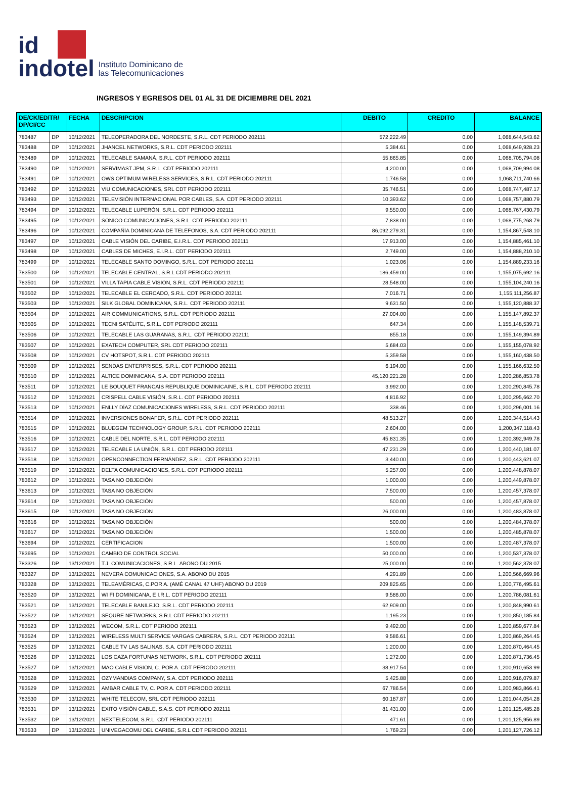id
indotel
Instituto Dominicano de
las Telecomunicaciones
INGRESOS Y EGRESOS DEL 01 AL 31 DE DICIEMBRE DEL 2021
| DE/CK/ED/TR/ DP/CI/CC | | FECHA | DESCRIPCION | DEBITO | CREDITO | BALANCE |
| --- | --- | --- | --- | --- | --- | --- |
| 783487 | DP | 10/12/2021 | TELEOPERADORA DEL NORDESTE, S.R.L. CDT PERIODO 202111 | 572,222.49 | 0.00 | 1,068,644,543.62 |
| 783488 | DP | 10/12/2021 | JHANCEL NETWORKS, S.R.L. CDT PERIODO 202111 | 5,384.61 | 0.00 | 1,068,649,928.23 |
| 783489 | DP | 10/12/2021 | TELECABLE SAMANÁ, S.R.L. CDT PERIODO 202111 | 55,865.85 | 0.00 | 1,068,705,794.08 |
| 783490 | DP | 10/12/2021 | SERVIMAST JPM, S.R.L. CDT PERIODO 202111 | 4,200.00 | 0.00 | 1,068,709,994.08 |
| 783491 | DP | 10/12/2021 | OWS OPTIMUM WIRELESS SERVICES, S.R.L. CDT PERIODO 202111 | 1,746.58 | 0.00 | 1,068,711,740.66 |
| 783492 | DP | 10/12/2021 | VIU COMUNICACIONES, SRL CDT PERIODO 202111 | 35,746.51 | 0.00 | 1,068,747,487.17 |
| 783493 | DP | 10/12/2021 | TELEVISIÓN INTERNACIONAL POR CABLES, S.A. CDT PERIODO 202111 | 10,393.62 | 0.00 | 1,068,757,880.79 |
| 783494 | DP | 10/12/2021 | TELECABLE LUPERÓN, S.R.L. CDT PERIODO 202111 | 9,550.00 | 0.00 | 1,068,767,430.79 |
| 783495 | DP | 10/12/2021 | SÓNICO COMUNICACIONES, S.R.L. CDT PERIODO 202111 | 7,838.00 | 0.00 | 1,068,775,268.79 |
| 783496 | DP | 10/12/2021 | COMPAÑÍA DOMINICANA DE TELÉFONOS, S.A. CDT PERIODO 202111 | 86,092,279.31 | 0.00 | 1,154,867,548.10 |
| 783497 | DP | 10/12/2021 | CABLE VISIÓN DEL CARIBE, E.I.R.L. CDT PERIODO 202111 | 17,913.00 | 0.00 | 1,154,885,461.10 |
| 783498 | DP | 10/12/2021 | CABLES DE MICHES, E.I.R.L. CDT PERIODO 202111 | 2,749.00 | 0.00 | 1,154,888,210.10 |
| 783499 | DP | 10/12/2021 | TELECABLE SANTO DOMINGO, S.R.L. CDT PERIODO 202111 | 1,023.06 | 0.00 | 1,154,889,233.16 |
| 783500 | DP | 10/12/2021 | TELECABLE CENTRAL, S.R.L CDT PERIODO 202111 | 186,459.00 | 0.00 | 1,155,075,692.16 |
| 783501 | DP | 10/12/2021 | VILLA TAPIA CABLE VISIÓN, S.R.L. CDT PERIODO 202111 | 28,548.00 | 0.00 | 1,155,104,240.16 |
| 783502 | DP | 10/12/2021 | TELECABLE EL CERCADO, S.R.L. CDT PERIODO 202111 | 7,016.71 | 0.00 | 1,155,111,256.87 |
| 783503 | DP | 10/12/2021 | SILK GLOBAL DOMINICANA, S.R.L. CDT PERIODO 202111 | 9,631.50 | 0.00 | 1,155,120,888.37 |
| 783504 | DP | 10/12/2021 | AIR COMMUNICATIONS, S.R.L. CDT PERIODO 202111 | 27,004.00 | 0.00 | 1,155,147,892.37 |
| 783505 | DP | 10/12/2021 | TECNI SATÉLITE, S.R.L. CDT PERIODO 202111 | 647.34 | 0.00 | 1,155,148,539.71 |
| 783506 | DP | 10/12/2021 | TELECABLE LAS GUARANAS, S.R.L. CDT PERIODO 202111 | 855.18 | 0.00 | 1,155,149,394.89 |
| 783507 | DP | 10/12/2021 | EXATECH COMPUTER, SRL CDT PERIODO 202111 | 5,684.03 | 0.00 | 1,155,155,078.92 |
| 783508 | DP | 10/12/2021 | CV HOTSPOT, S.R.L. CDT PERIODO 202111 | 5,359.58 | 0.00 | 1,155,160,438.50 |
| 783509 | DP | 10/12/2021 | SENDAS ENTERPRISES, S.R.L. CDT PERIODO 202111 | 6,194.00 | 0.00 | 1,155,166,632.50 |
| 783510 | DP | 10/12/2021 | ALTICE DOMINICANA, S.A. CDT PERIODO 202111 | 45,120,221.28 | 0.00 | 1,200,286,853.78 |
| 783511 | DP | 10/12/2021 | LE BOUQUET FRANCAIS REPUBLIQUE DOMINICAINE, S.R.L. CDT PERIODO 202111 | 3,992.00 | 0.00 | 1,200,290,845.78 |
| 783512 | DP | 10/12/2021 | CRISPELL CABLE VISIÓN, S.R.L. CDT PERIODO 202111 | 4,816.92 | 0.00 | 1,200,295,662.70 |
| 783513 | DP | 10/12/2021 | ENLLY DÍAZ COMUNICACIONES WIRELESS, S.R.L. CDT PERIODO 202111 | 338.46 | 0.00 | 1,200,296,001.16 |
| 783514 | DP | 10/12/2021 | INVERSIONES BONAFER, S.R.L. CDT PERIODO 202111 | 48,513.27 | 0.00 | 1,200,344,514.43 |
| 783515 | DP | 10/12/2021 | BLUEGEM TECHNOLOGY GROUP, S.R.L. CDT PERIODO 202111 | 2,604.00 | 0.00 | 1,200,347,118.43 |
| 783516 | DP | 10/12/2021 | CABLE DEL NORTE, S.R.L. CDT PERIODO 202111 | 45,831.35 | 0.00 | 1,200,392,949.78 |
| 783517 | DP | 10/12/2021 | TELECABLE LA UNIÓN, S.R.L. CDT PERIODO 202111 | 47,231.29 | 0.00 | 1,200,440,181.07 |
| 783518 | DP | 10/12/2021 | OPENCONNECTION FERNÁNDEZ, S.R.L. CDT PERIODO 202111 | 3,440.00 | 0.00 | 1,200,443,621.07 |
| 783519 | DP | 10/12/2021 | DELTA COMUNICACIONES, S.R.L. CDT PERIODO 202111 | 5,257.00 | 0.00 | 1,200,448,878.07 |
| 783612 | DP | 10/12/2021 | TASA NO OBJECIÓN | 1,000.00 | 0.00 | 1,200,449,878.07 |
| 783613 | DP | 10/12/2021 | TASA NO OBJECIÓN | 7,500.00 | 0.00 | 1,200,457,378.07 |
| 783614 | DP | 10/12/2021 | TASA NO OBJECIÓN | 500.00 | 0.00 | 1,200,457,878.07 |
| 783615 | DP | 10/12/2021 | TASA NO OBJECIÓN | 26,000.00 | 0.00 | 1,200,483,878.07 |
| 783616 | DP | 10/12/2021 | TASA NO OBJECIÓN | 500.00 | 0.00 | 1,200,484,378.07 |
| 783617 | DP | 10/12/2021 | TASA NO OBJECIÓN | 1,500.00 | 0.00 | 1,200,485,878.07 |
| 783694 | DP | 10/12/2021 | CERTIFICACION | 1,500.00 | 0.00 | 1,200,487,378.07 |
| 783695 | DP | 10/12/2021 | CAMBIO DE CONTROL SOCIAL | 50,000.00 | 0.00 | 1,200,537,378.07 |
| 783326 | DP | 13/12/2021 | T.J. COMUNICACIONES, S.R.L. ABONO DU 2015 | 25,000.00 | 0.00 | 1,200,562,378.07 |
| 783327 | DP | 13/12/2021 | NEVERA COMUNICACIONES, S.A. ABONO DU 2015 | 4,291.89 | 0.00 | 1,200,566,669.96 |
| 783328 | DP | 13/12/2021 | TELEAMÉRICAS, C.POR A. (AMÉ CANAL 47 UHF) ABONO DU 2019 | 209,825.65 | 0.00 | 1,200,776,495.61 |
| 783520 | DP | 13/12/2021 | WI FI DOMINICANA, E I.R.L. CDT PERIODO 202111 | 9,586.00 | 0.00 | 1,200,786,081.61 |
| 783521 | DP | 13/12/2021 | TELECABLE BANILEJO, S.R.L. CDT PERIODO 202111 | 62,909.00 | 0.00 | 1,200,848,990.61 |
| 783522 | DP | 13/12/2021 | SEQURE NETWORKS, S.R.L CDT PERIODO 202111 | 1,195.23 | 0.00 | 1,200,850,185.84 |
| 783523 | DP | 13/12/2021 | WECOM, S.R.L. CDT PERIODO 202111 | 9,492.00 | 0.00 | 1,200,859,677.84 |
| 783524 | DP | 13/12/2021 | WIRELESS MULTI SERVICE VARGAS CABRERA, S.R.L. CDT PERIODO 202111 | 9,586.61 | 0.00 | 1,200,869,264.45 |
| 783525 | DP | 13/12/2021 | CABLE TV LAS SALINAS, S.A. CDT PERIODO 202111 | 1,200.00 | 0.00 | 1,200,870,464.45 |
| 783526 | DP | 13/12/2021 | LOS CAZA FORTUNAS NETWORK, S.R.L. CDT PERIODO 202111 | 1,272.00 | 0.00 | 1,200,871,736.45 |
| 783527 | DP | 13/12/2021 | MAO CABLE VISIÓN, C. POR A. CDT PERIODO 202111 | 38,917.54 | 0.00 | 1,200,910,653.99 |
| 783528 | DP | 13/12/2021 | OZYMANDIAS COMPANY, S.A. CDT PERIODO 202111 | 5,425.88 | 0.00 | 1,200,916,079.87 |
| 783529 | DP | 13/12/2021 | AMBAR CABLE TV, C. POR A. CDT PERIODO 202111 | 67,786.54 | 0.00 | 1,200,983,866.41 |
| 783530 | DP | 13/12/2021 | WHITE TELECOM, SRL CDT PERIODO 202111 | 60,187.87 | 0.00 | 1,201,044,054.28 |
| 783531 | DP | 13/12/2021 | EXITO VISIÓN CABLE, S.A.S. CDT PERIODO 202111 | 81,431.00 | 0.00 | 1,201,125,485.28 |
| 783532 | DP | 13/12/2021 | NEXTELECOM, S.R.L. CDT PERIODO 202111 | 471.61 | 0.00 | 1,201,125,956.89 |
| 783533 | DP | 13/12/2021 | UNIVEGACOMU DEL CARIBE, S.R.L CDT PERIODO 202111 | 1,769.23 | 0.00 | 1,201,127,726.12 |